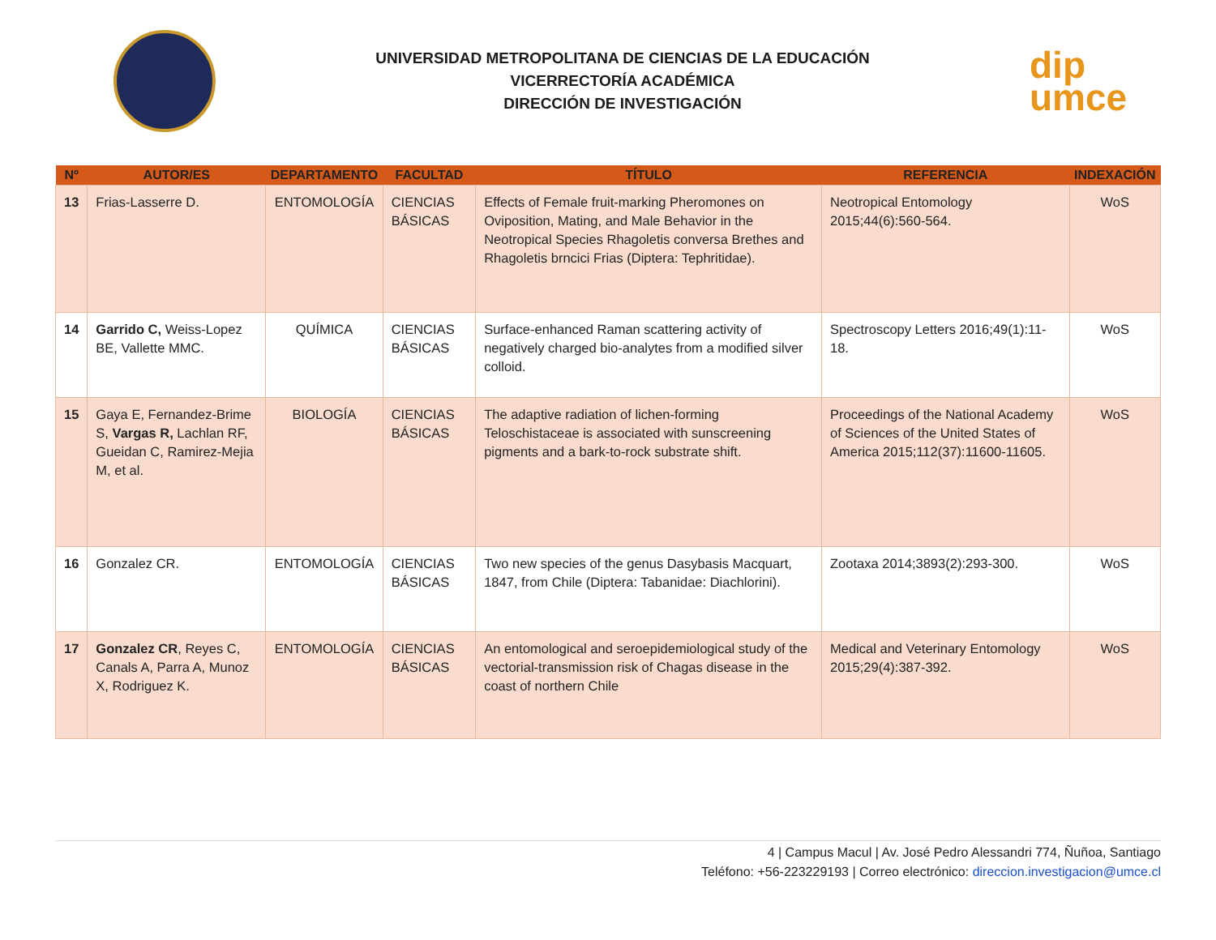UNIVERSIDAD METROPOLITANA DE CIENCIAS DE LA EDUCACIÓN
VICERRECTORÍA ACADÉMICA
DIRECCIÓN DE INVESTIGACIÓN
dip
umce
| Nº | AUTOR/ES | DEPARTAMENTO | FACULTAD | TÍTULO | REFERENCIA | INDEXACIÓN |
| --- | --- | --- | --- | --- | --- | --- |
| 13 | Frias-Lasserre D. | ENTOMOLOGÍA | CIENCIAS BÁSICAS | Effects of Female fruit-marking Pheromones on Oviposition, Mating, and Male Behavior in the Neotropical Species Rhagoletis conversa Brethes and Rhagoletis brncici Frias (Diptera: Tephritidae). | Neotropical Entomology 2015;44(6):560-564. | WoS |
| 14 | Garrido C, Weiss-Lopez BE, Vallette MMC. | QUÍMICA | CIENCIAS BÁSICAS | Surface-enhanced Raman scattering activity of negatively charged bio-analytes from a modified silver colloid. | Spectroscopy Letters 2016;49(1):11-18. | WoS |
| 15 | Gaya E, Fernandez-Brime S, Vargas R, Lachlan RF, Gueidan C, Ramirez-Mejia M, et al. | BIOLOGÍA | CIENCIAS BÁSICAS | The adaptive radiation of lichen-forming Teloschistaceae is associated with sunscreening pigments and a bark-to-rock substrate shift. | Proceedings of the National Academy of Sciences of the United States of America 2015;112(37):11600-11605. | WoS |
| 16 | Gonzalez CR. | ENTOMOLOGÍA | CIENCIAS BÁSICAS | Two new species of the genus Dasybasis Macquart, 1847, from Chile (Diptera: Tabanidae: Diachlorini). | Zootaxa 2014;3893(2):293-300. | WoS |
| 17 | Gonzalez CR , Reyes C, Canals A, Parra A, Munoz X, Rodriguez K. | ENTOMOLOGÍA | CIENCIAS BÁSICAS | An entomological and seroepidemiological study of the vectorial-transmission risk of Chagas disease in the coast of northern Chile | Medical and Veterinary Entomology 2015;29(4):387-392. | WoS |
4 | Campus Macul | Av. José Pedro Alessandri 774, Ñuñoa, Santiago
Teléfono: +56-223229193 | Correo electrónico: direccion.investigacion@umce.cl